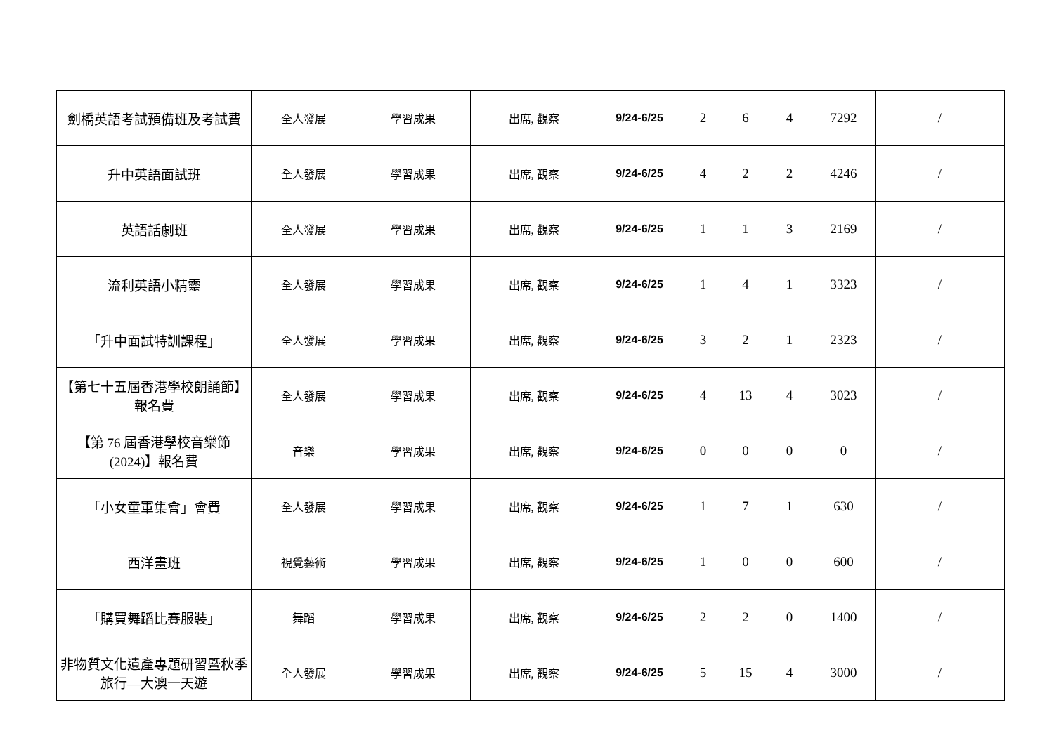| 劍橋英語考試預備班及考試費 | 全人發展 | 學習成果 | 出席, 觀察 | 9/24-6/25 | 2 | 6 | 4 | 7292 | / |
| 升中英語面試班 | 全人發展 | 學習成果 | 出席, 觀察 | 9/24-6/25 | 4 | 2 | 2 | 4246 | / |
| 英語話劇班 | 全人發展 | 學習成果 | 出席, 觀察 | 9/24-6/25 | 1 | 1 | 3 | 2169 | / |
| 流利英語小精靈 | 全人發展 | 學習成果 | 出席, 觀察 | 9/24-6/25 | 1 | 4 | 1 | 3323 | / |
| 「升中面試特訓課程」 | 全人發展 | 學習成果 | 出席, 觀察 | 9/24-6/25 | 3 | 2 | 1 | 2323 | / |
| 【第七十五屆香港學校朗誦節】報名費 | 全人發展 | 學習成果 | 出席, 觀察 | 9/24-6/25 | 4 | 13 | 4 | 3023 | / |
| 【第 76 屆香港學校音樂節 (2024)】報名費 | 音樂 | 學習成果 | 出席, 觀察 | 9/24-6/25 | 0 | 0 | 0 | 0 | / |
| 「小女童軍集會」會費 | 全人發展 | 學習成果 | 出席, 觀察 | 9/24-6/25 | 1 | 7 | 1 | 630 | / |
| 西洋畫班 | 視覺藝術 | 學習成果 | 出席, 觀察 | 9/24-6/25 | 1 | 0 | 0 | 600 | / |
| 「購買舞蹈比賽服裝」 | 舞蹈 | 學習成果 | 出席, 觀察 | 9/24-6/25 | 2 | 2 | 0 | 1400 | / |
| 非物質文化遺產專題研習暨秋季旅行—大澳一天遊 | 全人發展 | 學習成果 | 出席, 觀察 | 9/24-6/25 | 5 | 15 | 4 | 3000 | / |